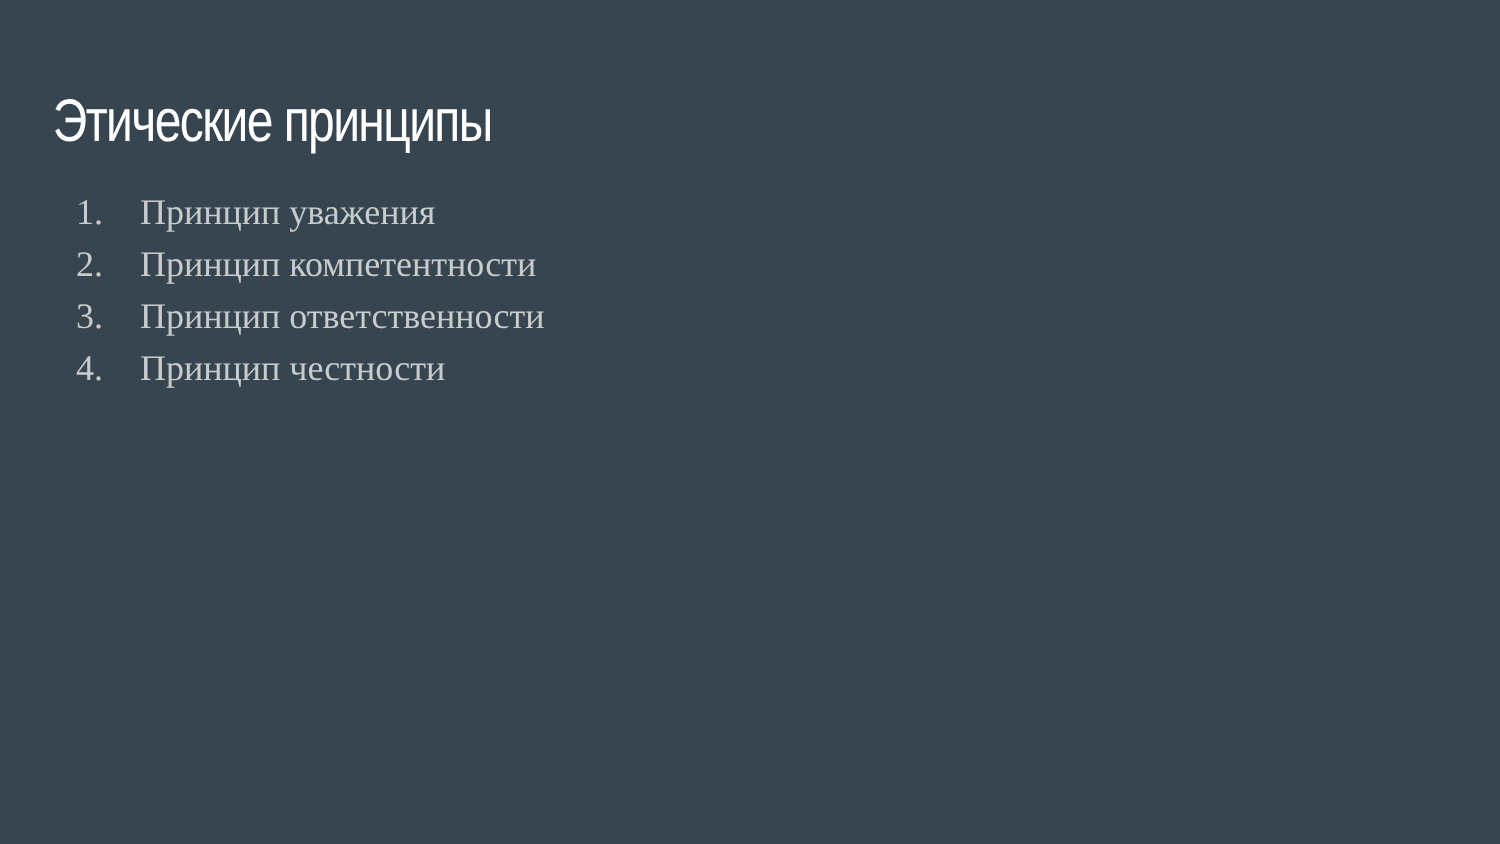Этические принципы
1. Принцип уважения
2. Принцип компетентности
3. Принцип ответственности
4. Принцип честности